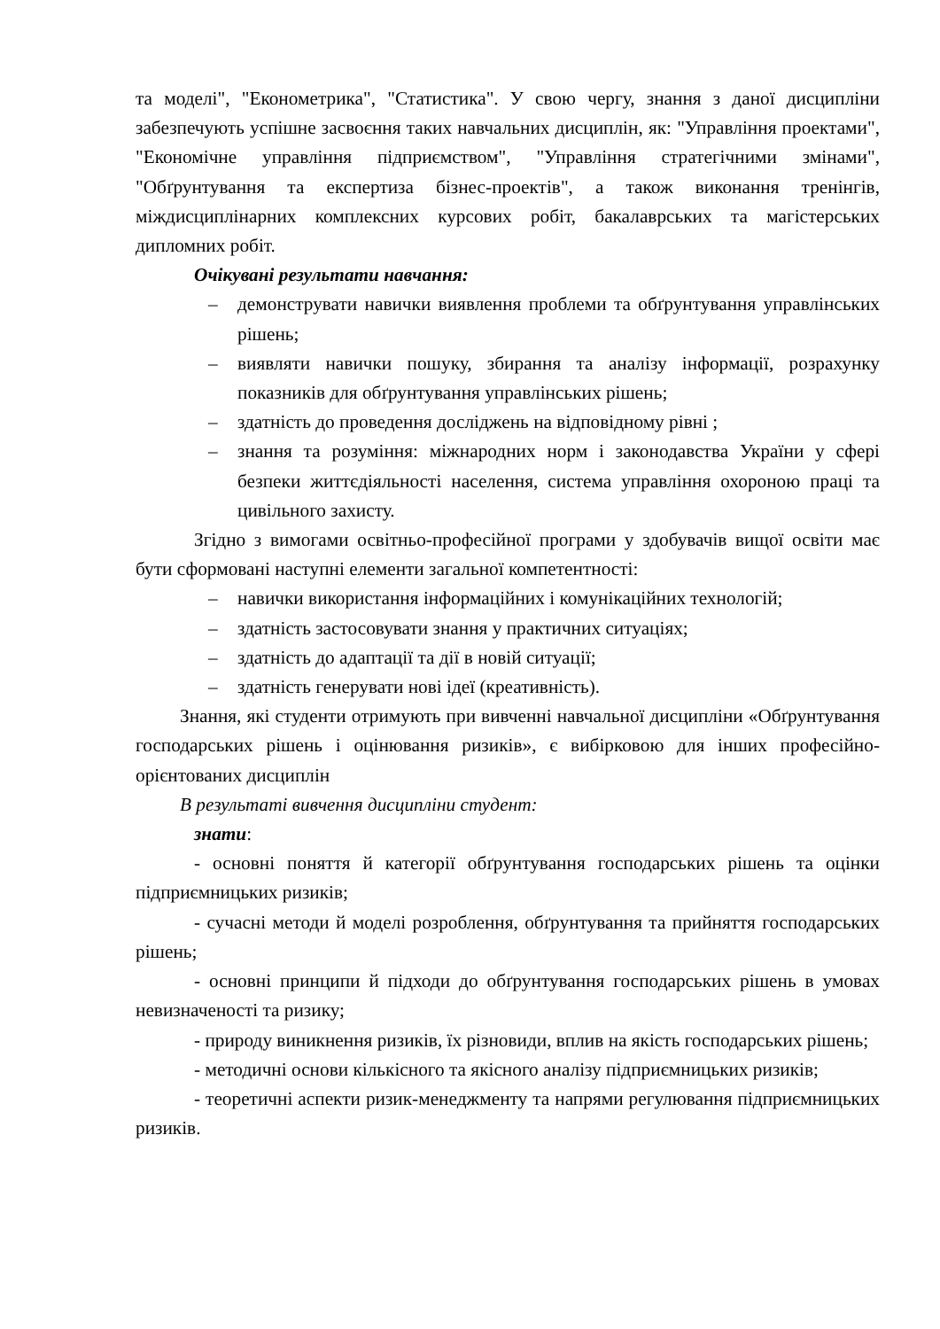та моделі", "Економетрика", "Статистика". У свою чергу, знання з даної дисципліни забезпечують успішне засвоєння таких навчальних дисциплін, як: "Управління проектами", "Економічне управління підприємством", "Управління стратегічними змінами", "Обґрунтування та експертиза бізнес-проектів", а також виконання тренінгів, міждисциплінарних комплексних курсових робіт, бакалаврських та магістерських дипломних робіт.
Очікувані результати навчання:
– демонструвати навички виявлення проблеми та обґрунтування управлінських рішень;
– виявляти навички пошуку, збирання та аналізу інформації, розрахунку показників для обґрунтування управлінських рішень;
– здатність до проведення досліджень на відповідному рівні ;
– знання та розуміння: міжнародних норм і законодавства України у сфері безпеки життєдіяльності населення, система управління охороною праці та цивільного захисту.
Згідно з вимогами освітньо-професійної програми у здобувачів вищої освіти має бути сформовані наступні елементи загальної компетентності:
– навички використання інформаційних і комунікаційних технологій;
– здатність застосовувати знання у практичних ситуаціях;
– здатність до адаптації та дії в новій ситуації;
– здатність генерувати нові ідеї (креативність).
Знання, які студенти отримують при вивченні навчальної дисципліни «Обґрунтування господарських рішень і оцінювання ризиків», є вибірковою для інших професійно-орієнтованих дисциплін
В результаті вивчення дисципліни студент:
знати:
- основні поняття й категорії обґрунтування господарських рішень та оцінки підприємницьких ризиків;
- сучасні методи й моделі розроблення, обґрунтування та прийняття господарських рішень;
- основні принципи й підходи до обґрунтування господарських рішень в умовах невизначеності та ризику;
- природу виникнення ризиків, їх різновиди, вплив на якість господарських рішень;
- методичні основи кількісного та якісного аналізу підприємницьких ризиків;
- теоретичні аспекти ризик-менеджменту та напрями регулювання підприємницьких ризиків.